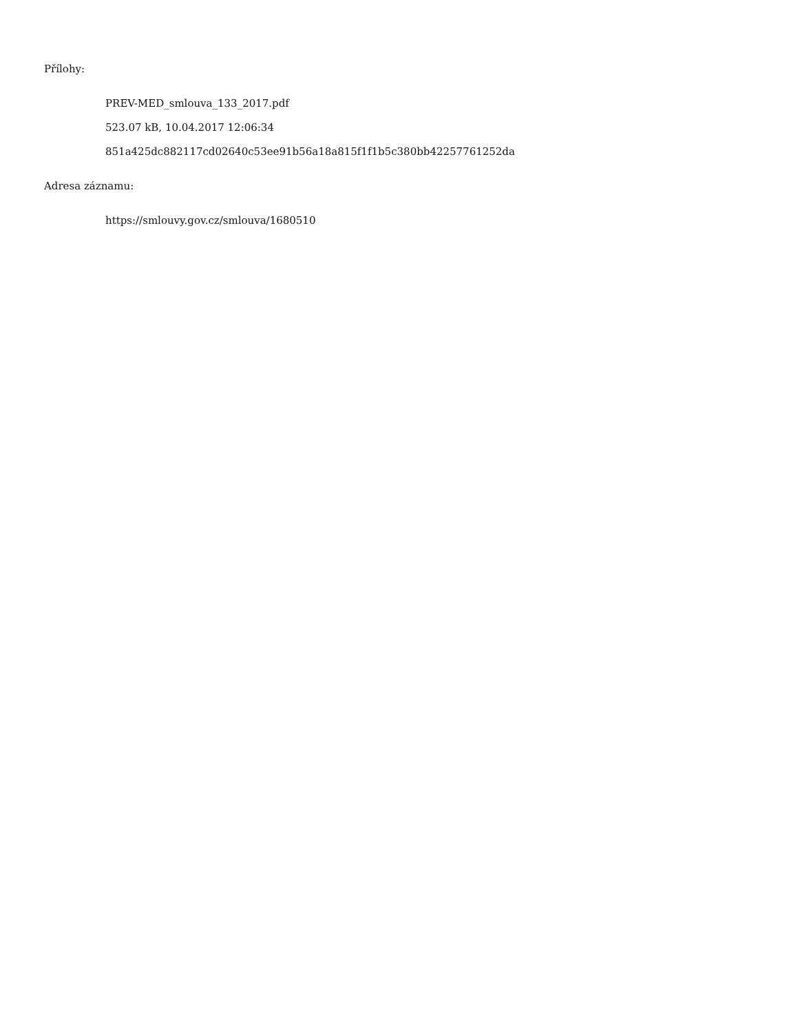Přílohy:
PREV-MED_smlouva_133_2017.pdf
523.07 kB, 10.04.2017 12:06:34
851a425dc882117cd02640c53ee91b56a18a815f1f1b5c380bb42257761252da
Adresa záznamu:
https://smlouvy.gov.cz/smlouva/1680510